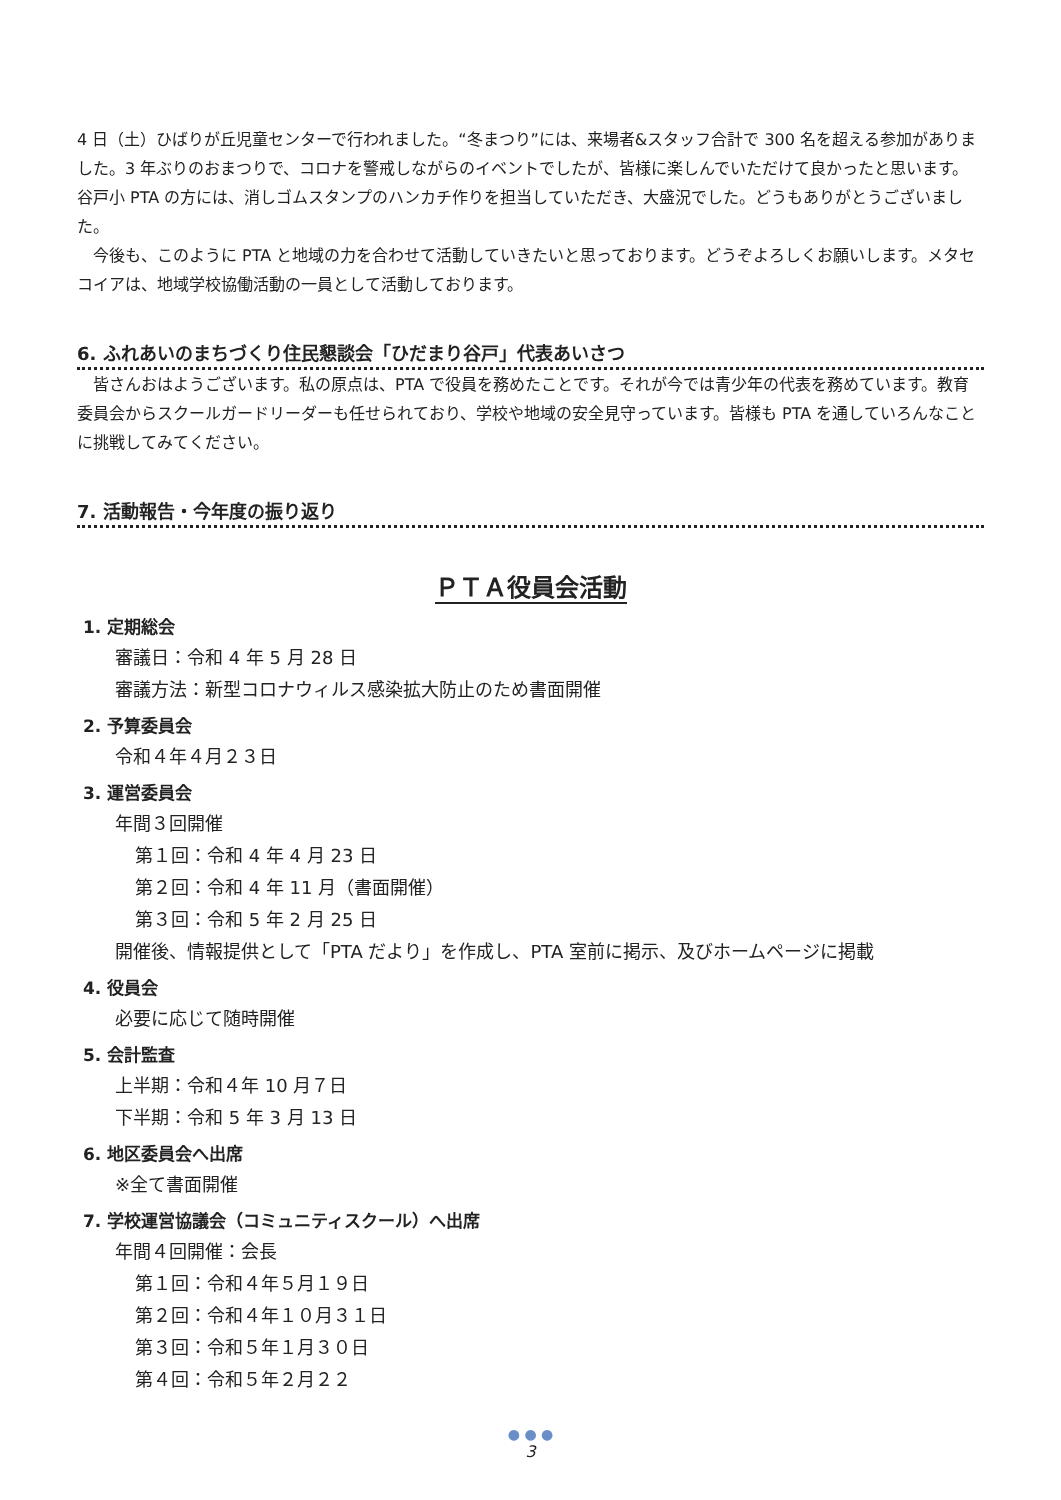4 日（土）ひばりが丘児童センターで行われました。“冬まつり”には、来場者&スタッフ合計で 300 名を超える参加がありました。3 年ぶりのおまつりで、コロナを警戒しながらのイベントでしたが、皆様に楽しんでいただけて良かったと思います。谷戸小 PTA の方には、消しゴムスタンプのハンカチ作りを担当していただき、大盛況でした。どうもありがとうございました。
　今後も、このように PTA と地域の力を合わせて活動していきたいと思っております。どうぞよろしくお願いします。メタセコイアは、地域学校協働活動の一員として活動しております。
6. ふれあいのまちづくり住民懇談会「ひだまり谷戸」代表あいさつ
　皆さんおはようございます。私の原点は、PTA で役員を務めたことです。それが今では青少年の代表を務めています。教育委員会からスクールガードリーダーも任せられており、学校や地域の安全見守っています。皆様も PTA を通していろんなことに挑戦してみてください。
7. 活動報告・今年度の振り返り
ＰＴＡ役員会活動
1. 定期総会
審議日：令和 4 年 5 月 28 日
審議方法：新型コロナウィルス感染拡大防止のため書面開催
2. 予算委員会
令和４年４月２３日
3. 運営委員会
年間３回開催
第１回：令和 4 年 4 月 23 日
第２回：令和 4 年 11 月（書面開催）
第３回：令和 5 年 2 月 25 日
開催後、情報提供として「PTA だより」を作成し、PTA 室前に掲示、及びホームページに掲載
4. 役員会
必要に応じて随時開催
5. 会計監査
上半期：令和４年 10 月７日
下半期：令和 5 年 3 月 13 日
6. 地区委員会へ出席
※全て書面開催
7. 学校運営協議会（コミュニティスクール）へ出席
年間４回開催：会長
第１回：令和４年５月１９日
第２回：令和４年１０月３１日
第３回：令和５年１月３０日
第４回：令和５年２月２２
● ● ●
3